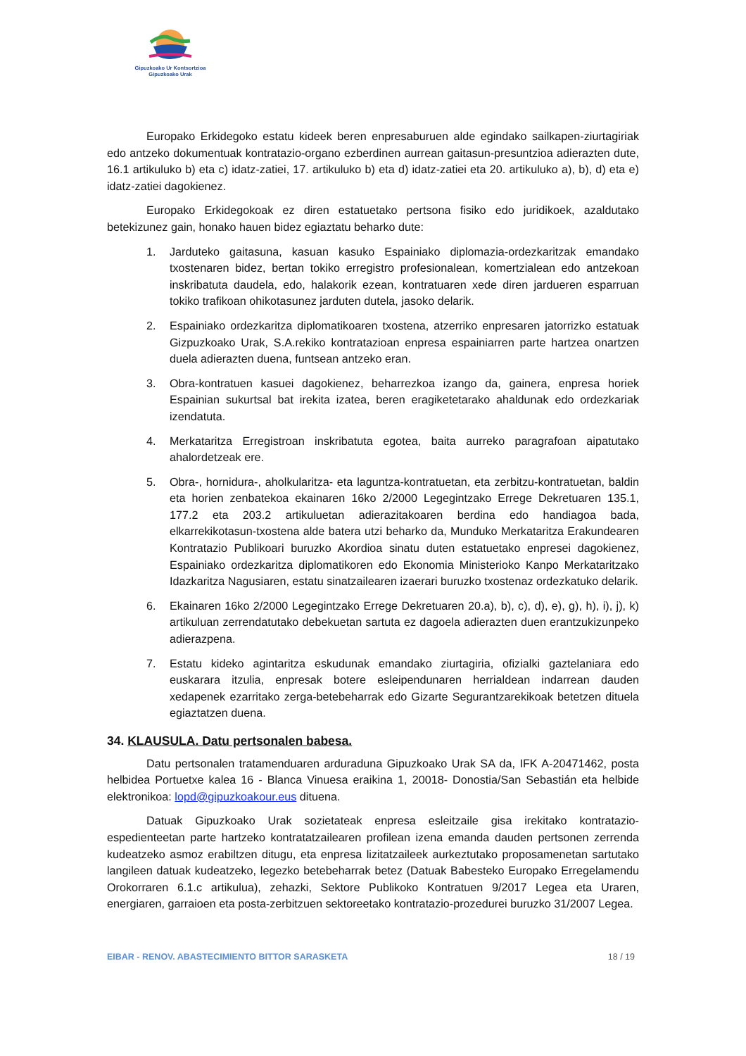Gipuzkoako Ur Kontsortzioa
Gipuzkoako Urak
Europako Erkidegoko estatu kideek beren enpresaburuen alde egindako sailkapen-ziurtagiriak edo antzeko dokumentuak kontratazio-organo ezberdinen aurrean gaitasun-presuntzioa adierazten dute, 16.1 artikuluko b) eta c) idatz-zatiei, 17. artikuluko b) eta d) idatz-zatiei eta 20. artikuluko a), b), d) eta e) idatz-zatiei dagokienez.
Europako Erkidegokoak ez diren estatuetako pertsona fisiko edo juridikoek, azaldutako betekizunez gain, honako hauen bidez egiaztatu beharko dute:
1. Jarduteko gaitasuna, kasuan kasuko Espainiako diplomazia-ordezkaritzak emandako txostenaren bidez, bertan tokiko erregistro profesionalean, komertzialean edo antzekoan inskribatuta daudela, edo, halakorik ezean, kontratuaren xede diren jardueren esparruan tokiko trafikoan ohikotasunez jarduten dutela, jasoko delarik.
2. Espainiako ordezkaritza diplomatikoaren txostena, atzerriko enpresaren jatorrizko estatuak Gizpuzkoako Urak, S.A.rekiko kontratazioan enpresa espainiarren parte hartzea onartzen duela adierazten duena, funtsean antzeko eran.
3. Obra-kontratuen kasuei dagokienez, beharrezkoa izango da, gainera, enpresa horiek Espainian sukurtsal bat irekita izatea, beren eragiketetarako ahaldunak edo ordezkariak izendatuta.
4. Merkataritza Erregistroan inskribatuta egotea, baita aurreko paragrafoan aipatutako ahalordetzeak ere.
5. Obra-, hornidura-, aholkularitza- eta laguntza-kontratuetan, eta zerbitzu-kontratuetan, baldin eta horien zenbatekoa ekainaren 16ko 2/2000 Legegintzako Errege Dekretuaren 135.1, 177.2 eta 203.2 artikuluetan adierazitakoaren berdina edo handiagoa bada, elkarrekikotasun-txostena alde batera utzi beharko da, Munduko Merkataritza Erakundearen Kontratazio Publikoari buruzko Akordioa sinatu duten estatuetako enpresei dagokienez, Espainiako ordezkaritza diplomatikoren edo Ekonomia Ministerioko Kanpo Merkataritzako Idazkaritza Nagusiaren, estatu sinatzailearen izaerari buruzko txostenaz ordezkatuko delarik.
6. Ekainaren 16ko 2/2000 Legegintzako Errege Dekretuaren 20.a), b), c), d), e), g), h), i), j), k) artikuluan zerrendatutako debekuetan sartuta ez dagoela adierazten duen erantzukizunpeko adierazpena.
7. Estatu kideko agintaritza eskudunak emandako ziurtagiria, ofizialki gaztelaniara edo euskarara itzulia, enpresak botere esleipendunaren herrialdean indarrean dauden xedapenek ezarritako zerga-betebeharrak edo Gizarte Segurantzarekikoak betetzen dituela egiaztatzen duena.
34. KLAUSULA. Datu pertsonalen babesa.
Datu pertsonalen tratamenduaren arduraduna Gipuzkoako Urak SA da, IFK A-20471462, posta helbidea Portuetxe kalea 16 - Blanca Vinuesa eraikina 1, 20018- Donostia/San Sebastián eta helbide elektronikoa: lopd@gipuzkoakour.eus dituena.
Datuak Gipuzkoako Urak sozietateak enpresa esleitzaile gisa irekitako kontratazio-espedienteetan parte hartzeko kontratatzailearen profilean izena emanda dauden pertsonen zerrenda kudeatzeko asmoz erabiltzen ditugu, eta enpresa lizitatzaileek aurkeztutako proposamenetan sartutako langileen datuak kudeatzeko, legezko betebeharrak betez (Datuak Babesteko Europako Erregelamendu Orokorraren 6.1.c artikulua), zehazki, Sektore Publikoko Kontratuen 9/2017 Legea eta Uraren, energiaren, garraioen eta posta-zerbitzuen sektoreetako kontratazio-prozedurei buruzko 31/2007 Legea.
EIBAR - RENOV. ABASTECIMIENTO BITTOR SARASKETA 18 / 19